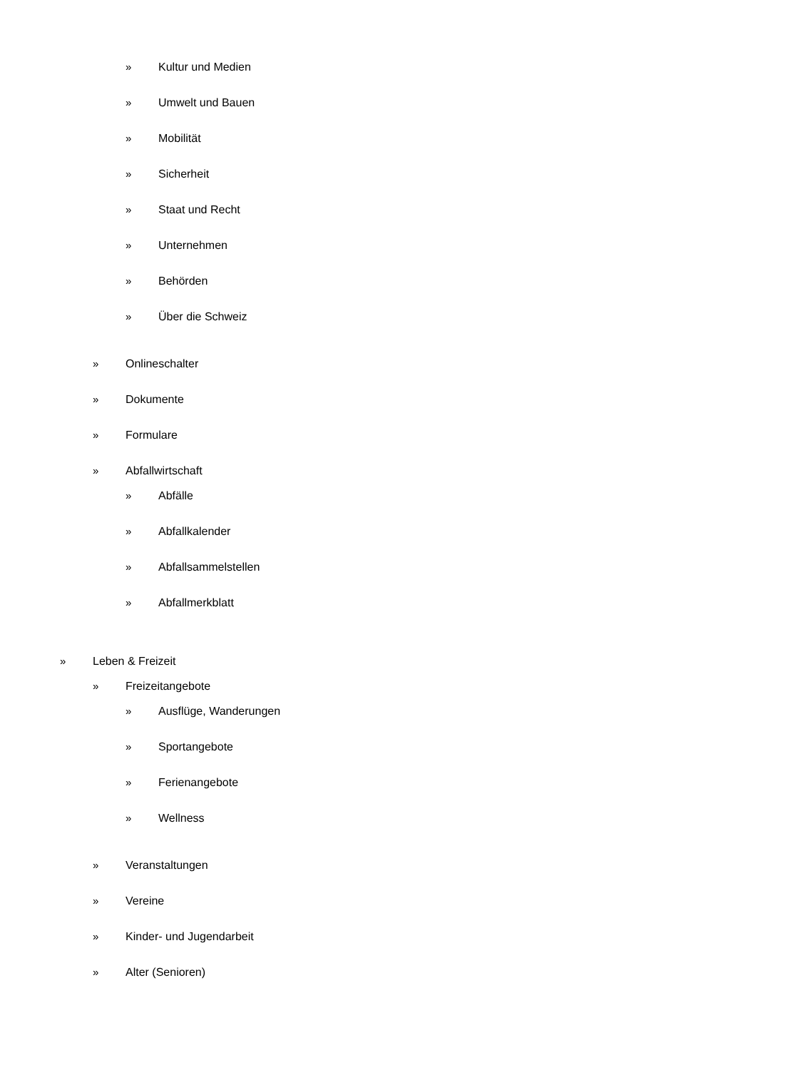» Kultur und Medien
» Umwelt und Bauen
» Mobilität
» Sicherheit
» Staat und Recht
» Unternehmen
» Behörden
» Über die Schweiz
» Onlineschalter
» Dokumente
» Formulare
» Abfallwirtschaft
» Abfälle
» Abfallkalender
» Abfallsammelstellen
» Abfallmerkblatt
» Leben & Freizeit
» Freizeitangebote
» Ausflüge, Wanderungen
» Sportangebote
» Ferienangebote
» Wellness
» Veranstaltungen
» Vereine
» Kinder- und Jugendarbeit
» Alter (Senioren)